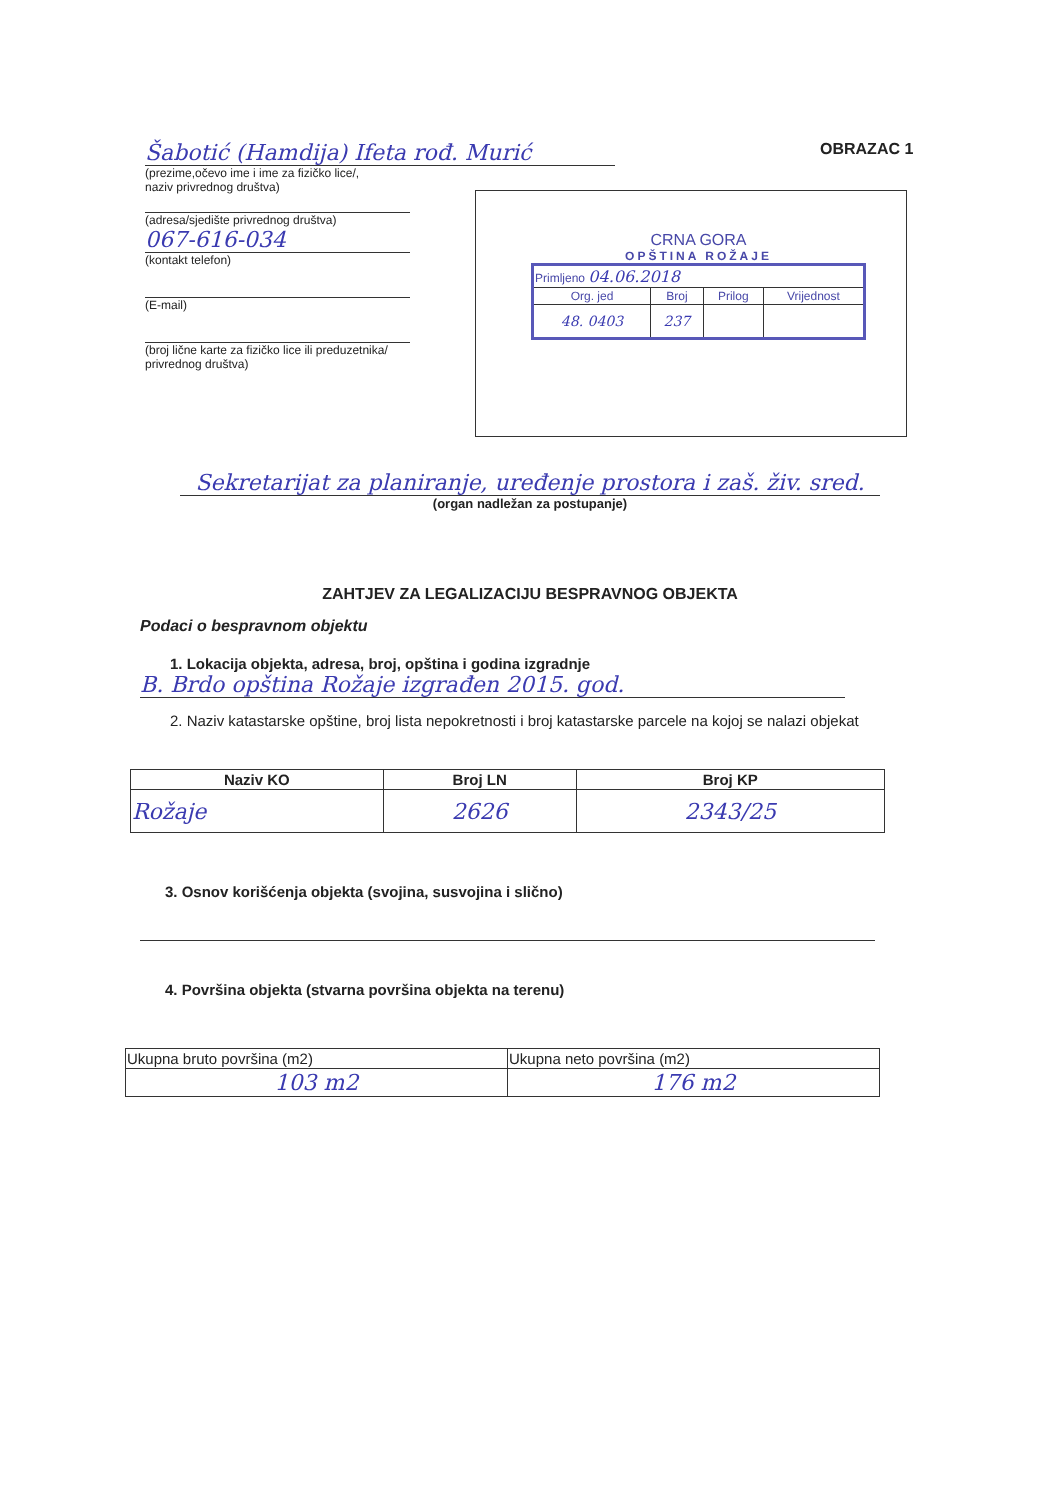OBRAZAC 1
Šabotić (Hamdija) Ifeta rođ. Murić
(prezime,očevo ime i ime za fizičko lice/,
naziv privrednog društva)
(adresa/sjedište privrednog društva)
067-616-034
(kontakt telefon)
(E-mail)
(broj lične karte za fizičko lice ili preduzetnika/
privrednog društva)
CRNA GORA
OPŠTINA ROŽAJE
| Primljeno 04.06.2018 | | | |
| Org. jed | Broj | Prilog | Vrijednost |
| 48. 0403 | 237 | | |
Sekretarijat za planiranje, uređenje prostora i zaš. živ. sred.
(organ nadležan za postupanje)
ZAHTJEV ZA LEGALIZACIJU BESPRAVNOG OBJEKTA
Podaci o bespravnom objektu
1. Lokacija objekta, adresa, broj, opština i godina izgradnje
B. Brdo opština Rožaje izgrađen 2015. god.
2. Naziv katastarske opštine, broj lista nepokretnosti i broj katastarske parcele na kojoj se nalazi objekat
| Naziv KO | Broj LN | Broj KP |
| --- | --- | --- |
| Rožaje | 2626 | 2343/25 |
3. Osnov korišćenja objekta (svojina, susvojina i slično)
4. Površina objekta (stvarna površina objekta na terenu)
| Ukupna bruto površina (m2) | Ukupna neto površina (m2) |
| 103 m2 | 176 m2 |